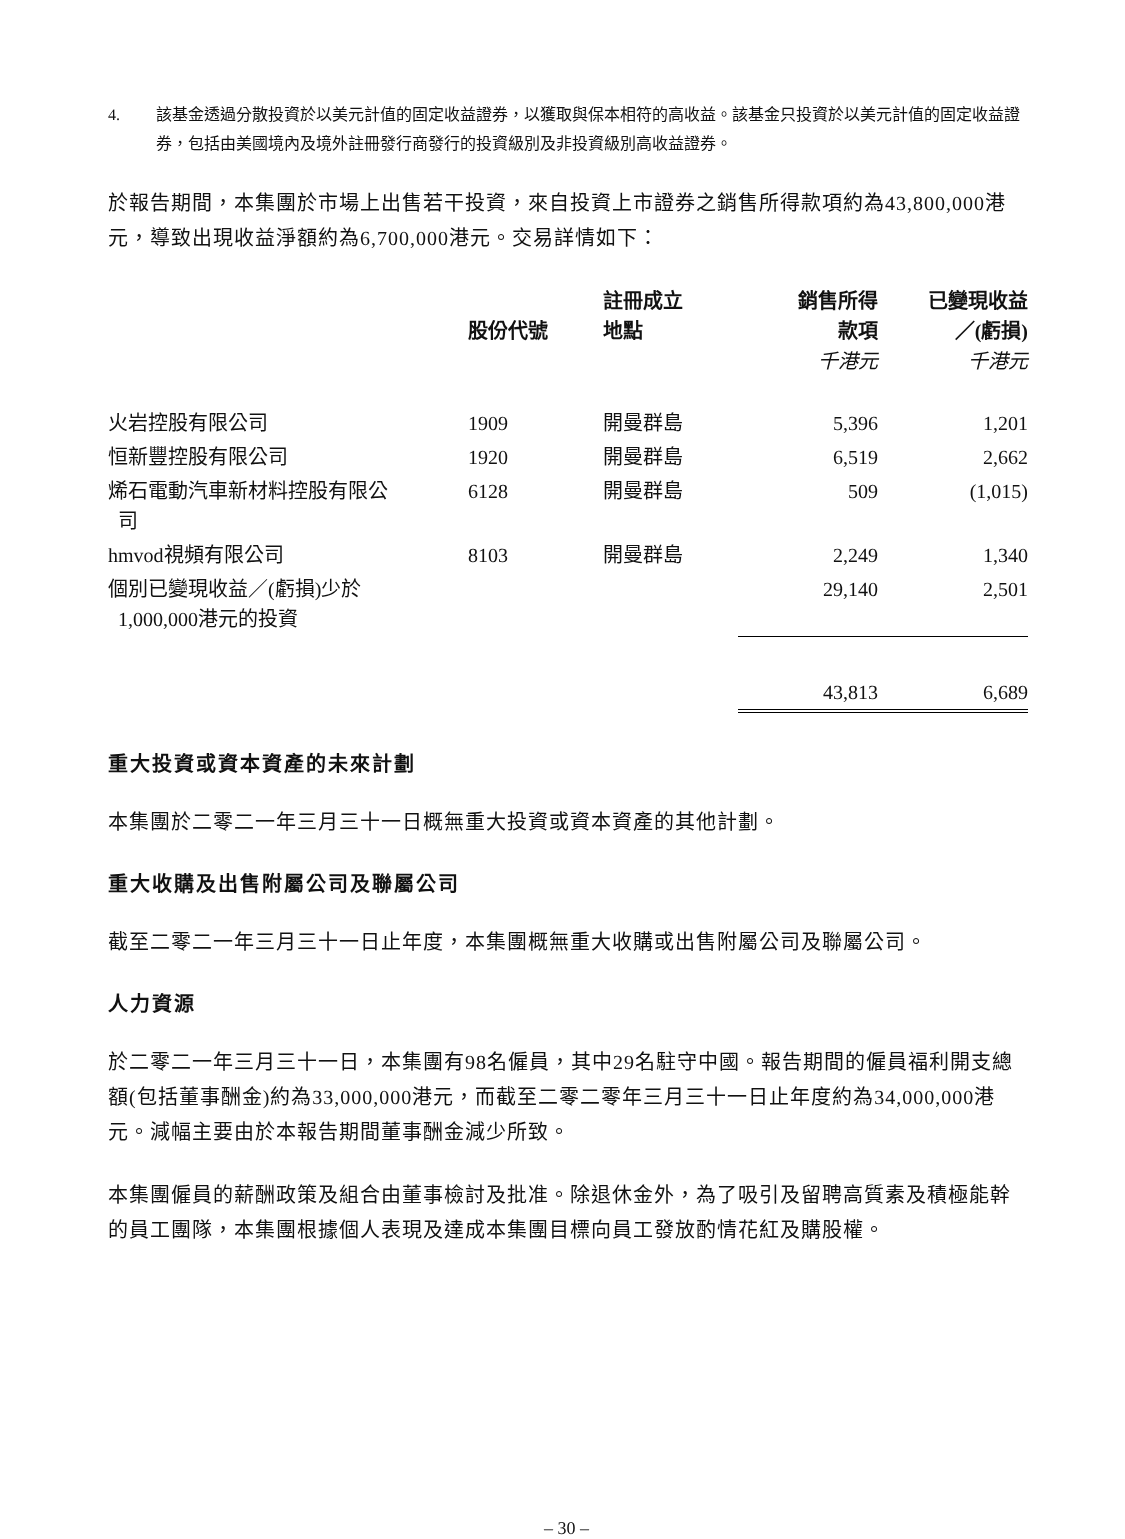4. 該基金透過分散投資於以美元計值的固定收益證券，以獲取與保本相符的高收益。該基金只投資於以美元計值的固定收益證券，包括由美國境內及境外註冊發行商發行的投資級別及非投資級別高收益證券。
於報告期間，本集團於市場上出售若干投資，來自投資上市證券之銷售所得款項約為43,800,000港元，導致出現收益淨額約為6,700,000港元。交易詳情如下：
| | 股份代號 | 註冊成立 地點 | 銷售所得 款項 千港元 | 已變現收益 ／(虧損) 千港元 |
| --- | --- | --- | --- | --- |
| 火岩控股有限公司 | 1909 | 開曼群島 | 5,396 | 1,201 |
| 恒新豐控股有限公司 | 1920 | 開曼群島 | 6,519 | 2,662 |
| 烯石電動汽車新材料控股有限公 司 | 6128 | 開曼群島 | 509 | (1,015) |
| hmvod視頻有限公司 | 8103 | 開曼群島 | 2,249 | 1,340 |
| 個別已變現收益／(虧損)少於 1,000,000港元的投資 | | | 29,140 | 2,501 |
| | | | 43,813 | 6,689 |
重大投資或資本資產的未來計劃
本集團於二零二一年三月三十一日概無重大投資或資本資產的其他計劃。
重大收購及出售附屬公司及聯屬公司
截至二零二一年三月三十一日止年度，本集團概無重大收購或出售附屬公司及聯屬公司。
人力資源
於二零二一年三月三十一日，本集團有98名僱員，其中29名駐守中國。報告期間的僱員福利開支總額(包括董事酬金)約為33,000,000港元，而截至二零二零年三月三十一日止年度約為34,000,000港元。減幅主要由於本報告期間董事酬金減少所致。
本集團僱員的薪酬政策及組合由董事檢討及批准。除退休金外，為了吸引及留聘高質素及積極能幹的員工團隊，本集團根據個人表現及達成本集團目標向員工發放酌情花紅及購股權。
– 30 –